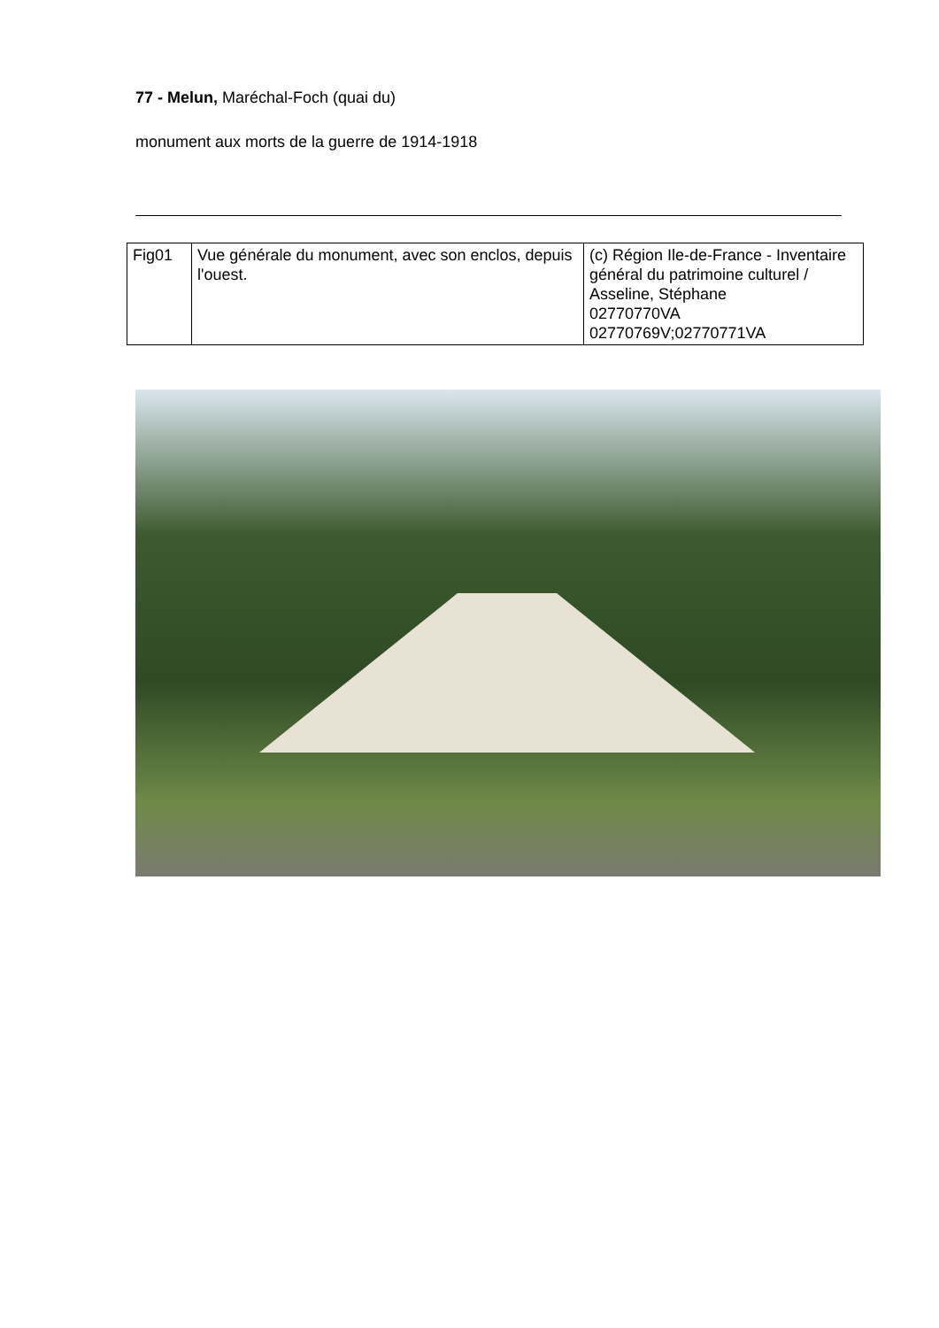77 - Melun, Maréchal-Foch (quai du)
monument aux morts de la guerre de 1914-1918
| Fig01 | Vue générale du monument, avec son enclos, depuis l'ouest. | (c) Région Ile-de-France - Inventaire général du patrimoine culturel / Asseline, Stéphane 02770770VA 02770769V;02770771VA |